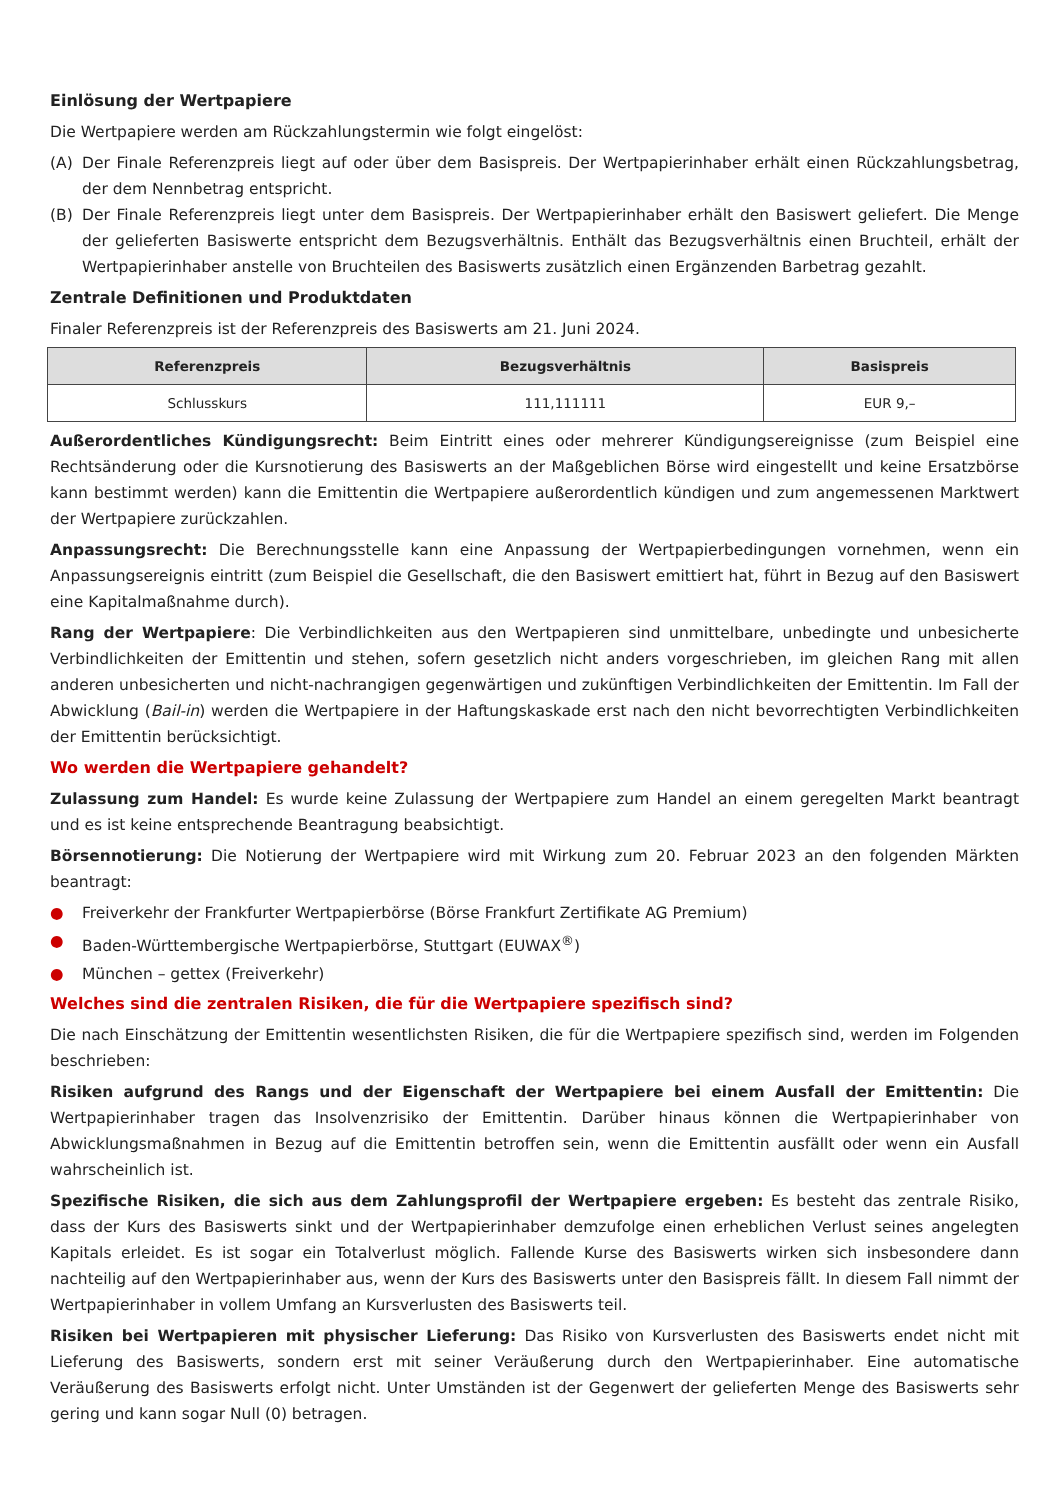Einlösung der Wertpapiere
Die Wertpapiere werden am Rückzahlungstermin wie folgt eingelöst:
(A) Der Finale Referenzpreis liegt auf oder über dem Basispreis. Der Wertpapierinhaber erhält einen Rückzahlungsbetrag, der dem Nennbetrag entspricht.
(B) Der Finale Referenzpreis liegt unter dem Basispreis. Der Wertpapierinhaber erhält den Basiswert geliefert. Die Menge der gelieferten Basiswerte entspricht dem Bezugsverhältnis. Enthält das Bezugsverhältnis einen Bruchteil, erhält der Wertpapierinhaber anstelle von Bruchteilen des Basiswerts zusätzlich einen Ergänzenden Barbetrag gezahlt.
Zentrale Definitionen und Produktdaten
Finaler Referenzpreis ist der Referenzpreis des Basiswerts am 21. Juni 2024.
| Referenzpreis | Bezugsverhältnis | Basispreis |
| --- | --- | --- |
| Schlusskurs | 111,111111 | EUR 9,– |
Außerordentliches Kündigungsrecht: Beim Eintritt eines oder mehrerer Kündigungsereignisse (zum Beispiel eine Rechtsänderung oder die Kursnotierung des Basiswerts an der Maßgeblichen Börse wird eingestellt und keine Ersatzbörse kann bestimmt werden) kann die Emittentin die Wertpapiere außerordentlich kündigen und zum angemessenen Marktwert der Wertpapiere zurückzahlen.
Anpassungsrecht: Die Berechnungsstelle kann eine Anpassung der Wertpapierbedingungen vornehmen, wenn ein Anpassungsereignis eintritt (zum Beispiel die Gesellschaft, die den Basiswert emittiert hat, führt in Bezug auf den Basiswert eine Kapitalmaßnahme durch).
Rang der Wertpapiere: Die Verbindlichkeiten aus den Wertpapieren sind unmittelbare, unbedingte und unbesicherte Verbindlichkeiten der Emittentin und stehen, sofern gesetzlich nicht anders vorgeschrieben, im gleichen Rang mit allen anderen unbesicherten und nicht-nachrangigen gegenwärtigen und zukünftigen Verbindlichkeiten der Emittentin. Im Fall der Abwicklung (Bail-in) werden die Wertpapiere in der Haftungskaskade erst nach den nicht bevorrechtigten Verbindlichkeiten der Emittentin berücksichtigt.
Wo werden die Wertpapiere gehandelt?
Zulassung zum Handel: Es wurde keine Zulassung der Wertpapiere zum Handel an einem geregelten Markt beantragt und es ist keine entsprechende Beantragung beabsichtigt.
Börsennotierung: Die Notierung der Wertpapiere wird mit Wirkung zum 20. Februar 2023 an den folgenden Märkten beantragt:
● Freiverkehr der Frankfurter Wertpapierbörse (Börse Frankfurt Zertifikate AG Premium)
● Baden-Württembergische Wertpapierbörse, Stuttgart (EUWAX<sup>®</sup>)
● München – gettex (Freiverkehr)
Welches sind die zentralen Risiken, die für die Wertpapiere spezifisch sind?
Die nach Einschätzung der Emittentin wesentlichsten Risiken, die für die Wertpapiere spezifisch sind, werden im Folgenden beschrieben:
Risiken aufgrund des Rangs und der Eigenschaft der Wertpapiere bei einem Ausfall der Emittentin: Die Wertpapierinhaber tragen das Insolvenzrisiko der Emittentin. Darüber hinaus können die Wertpapierinhaber von Abwicklungsmaßnahmen in Bezug auf die Emittentin betroffen sein, wenn die Emittentin ausfällt oder wenn ein Ausfall wahrscheinlich ist.
Spezifische Risiken, die sich aus dem Zahlungsprofil der Wertpapiere ergeben: Es besteht das zentrale Risiko, dass der Kurs des Basiswerts sinkt und der Wertpapierinhaber demzufolge einen erheblichen Verlust seines angelegten Kapitals erleidet. Es ist sogar ein Totalverlust möglich. Fallende Kurse des Basiswerts wirken sich insbesondere dann nachteilig auf den Wertpapierinhaber aus, wenn der Kurs des Basiswerts unter den Basispreis fällt. In diesem Fall nimmt der Wertpapierinhaber in vollem Umfang an Kursverlusten des Basiswerts teil.
Risiken bei Wertpapieren mit physischer Lieferung: Das Risiko von Kursverlusten des Basiswerts endet nicht mit Lieferung des Basiswerts, sondern erst mit seiner Veräußerung durch den Wertpapierinhaber. Eine automatische Veräußerung des Basiswerts erfolgt nicht. Unter Umständen ist der Gegenwert der gelieferten Menge des Basiswerts sehr gering und kann sogar Null (0) betragen.